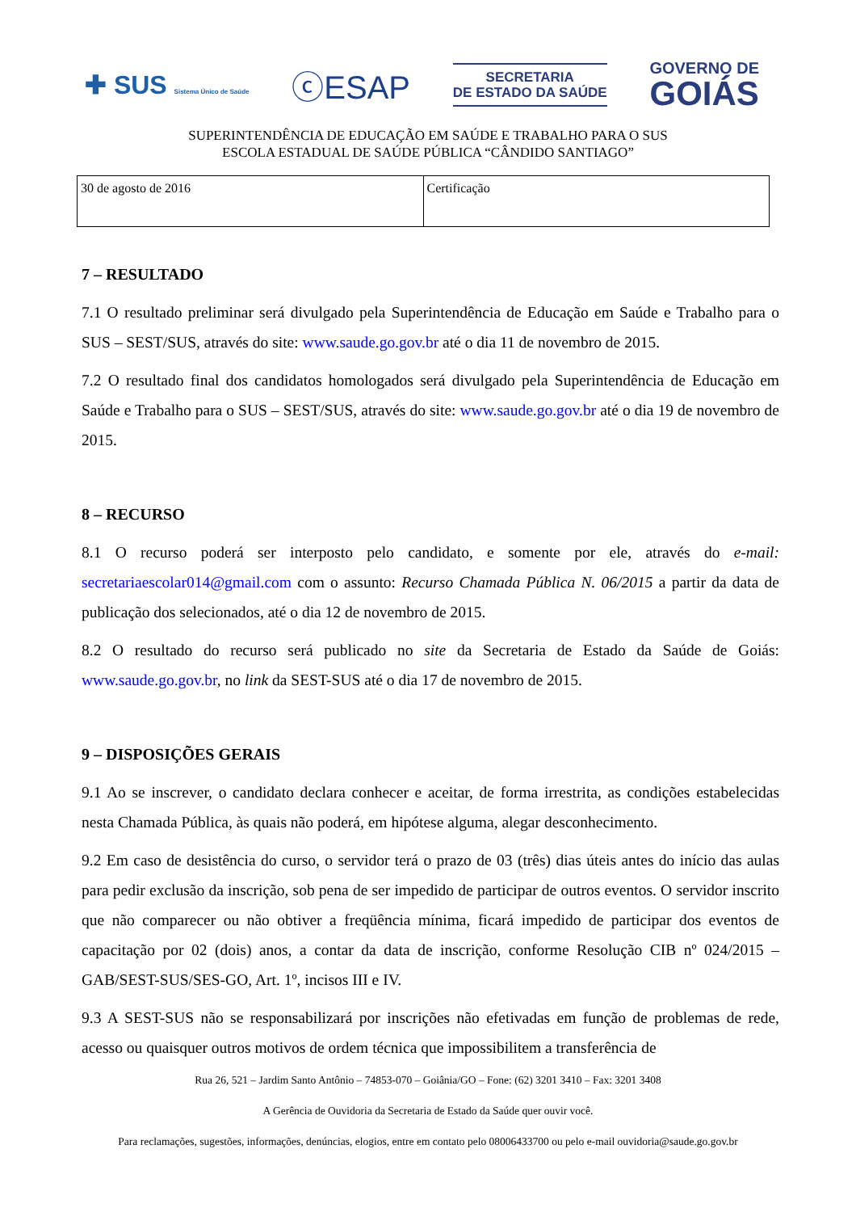✚ SUS Sistema Único de Saúde
ⓒESAP
SECRETARIA
DE ESTADO DA SAÚDE
GOVERNO DE
GOIÁS
SUPERINTENDÊNCIA DE EDUCAÇÃO EM SAÚDE E TRABALHO PARA O SUS
ESCOLA ESTADUAL DE SAÚDE PÚBLICA “CÂNDIDO SANTIAGO”
| 30 de agosto de 2016 | Certificação |
7 – RESULTADO
7.1 O resultado preliminar será divulgado pela Superintendência de Educação em Saúde e Trabalho para o SUS – SEST/SUS, através do site: www.saude.go.gov.br até o dia 11 de novembro de 2015.
7.2 O resultado final dos candidatos homologados será divulgado pela Superintendência de Educação em Saúde e Trabalho para o SUS – SEST/SUS, através do site: www.saude.go.gov.br até o dia 19 de novembro de 2015.
8 – RECURSO
8.1 O recurso poderá ser interposto pelo candidato, e somente por ele, através do e-mail: secretariaescolar014@gmail.com com o assunto: Recurso Chamada Pública N. 06/2015 a partir da data de publicação dos selecionados, até o dia 12 de novembro de 2015.
8.2 O resultado do recurso será publicado no site da Secretaria de Estado da Saúde de Goiás: www.saude.go.gov.br, no link da SEST-SUS até o dia 17 de novembro de 2015.
9 – DISPOSIÇÕES GERAIS
9.1 Ao se inscrever, o candidato declara conhecer e aceitar, de forma irrestrita, as condições estabelecidas nesta Chamada Pública, às quais não poderá, em hipótese alguma, alegar desconhecimento.
9.2 Em caso de desistência do curso, o servidor terá o prazo de 03 (três) dias úteis antes do início das aulas para pedir exclusão da inscrição, sob pena de ser impedido de participar de outros eventos. O servidor inscrito que não comparecer ou não obtiver a freqüência mínima, ficará impedido de participar dos eventos de capacitação por 02 (dois) anos, a contar da data de inscrição, conforme Resolução CIB nº 024/2015 – GAB/SEST-SUS/SES-GO, Art. 1º, incisos III e IV.
9.3 A SEST-SUS não se responsabilizará por inscrições não efetivadas em função de problemas de rede, acesso ou quaisquer outros motivos de ordem técnica que impossibilitem a transferência de
Rua 26, 521 – Jardim Santo Antônio – 74853-070 – Goiânia/GO – Fone: (62) 3201 3410 – Fax: 3201 3408
A Gerência de Ouvidoria da Secretaria de Estado da Saúde quer ouvir você.
Para reclamações, sugestões, informações, denúncias, elogios, entre em contato pelo 08006433700 ou pelo e-mail ouvidoria@saude.go.gov.br